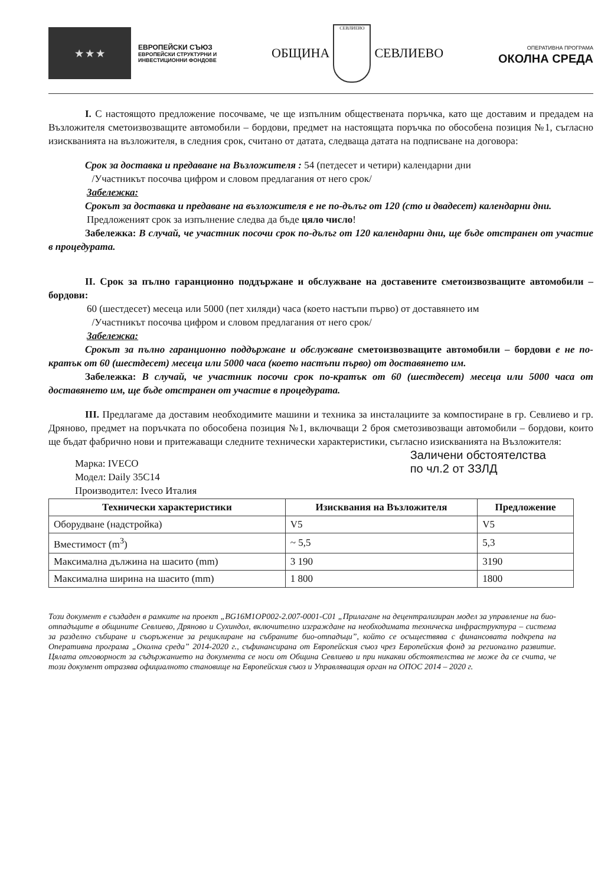★ ★ ★
ЕВРОПЕЙСКИ СЪЮЗ
ЕВРОПЕЙСКИ СТРУКТУРНИ И
ИНВЕСТИЦИОННИ ФОНДОВЕ
ОБЩИНА
СЕВЛИЕВО
СЕВЛИЕВО
ОПЕРАТИВНА ПРОГРАМА
ОКОЛНА СРЕДА
I. С настоящото предложение посочваме, че ще изпълним обществената поръчка, като ще доставим и предадем на Възложителя сметоизвозващите автомобили – бордови, предмет на настоящата поръчка по обособена позиция №1, съгласно изискванията на възложителя, в следния срок, считано от датата, следваща датата на подписване на договора:
Срок за доставка и предаване на Възложителя : 54 (петдесет и четири) календарни дни
/Участникът посочва цифром и словом предлагания от него срок/
Забележка:
Срокът за доставка и предаване на възложителя е не по-дълъг от 120 (сто и двадесет) календарни дни.
Предложеният срок за изпълнение следва да бъде цяло число!
Забележка: В случай, че участник посочи срок по-дълъг от 120 календарни дни, ще бъде отстранен от участие в процедурата.
II. Срок за пълно гаранционно поддържане и обслужване на доставените сметоизвозващите автомобили – бордови:
60 (шестдесет) месеца или 5000 (пет хиляди) часа (което настъпи първо) от доставянето им
/Участникът посочва цифром и словом предлагания от него срок/
Забележка:
Срокът за пълно гаранционно поддържане и обслужване сметоизвозващите автомобили – бордови е не по-кратък от 60 (шестдесет) месеца или 5000 часа (което настъпи първо) от доставянето им.
Забележка: В случай, че участник посочи срок по-кратък от 60 (шестдесет) месеца или 5000 часа от доставянето им, ще бъде отстранен от участие в процедурата.
III. Предлагаме да доставим необходимите машини и техника за инсталациите за компостиране в гр. Севлиево и гр. Дряново, предмет на поръчката по обособена позиция №1, включващи 2 броя сметозивозващи автомобили – бордови, които ще бъдат фабрично нови и притежаващи следните технически характеристики, съгласно изискванията на Възложителя:
Марка: IVECO
Модел: Daily 35C14
Производител: Iveco Италия
Заличени обстоятелства
по чл.2 от ЗЗЛД
| Технически характеристики | Изисквания на Възложителя | Предложение |
| --- | --- | --- |
| Оборудване (надстройка) | V5 | V5 |
| Вместимост (m<sup>3</sup>) | ~ 5,5 | 5,3 |
| Максимална дължина на шасито (mm) | 3 190 | 3190 |
| Максимална ширина на шасито (mm) | 1 800 | 1800 |
Този документ е създаден в рамките на проект „BG16M1OP002-2.007-0001-C01 „Прилагане на децентрализиран модел за управление на био-отпадъците в общините Севлиево, Дряново и Сухиндол, включително изграждане на необходимата техническа инфраструктура – система за разделно събиране и съоръжение за рециклиране на събраните био-отпадъци”, който се осъществява с финансовата подкрепа на Оперативна програма „Околна среда” 2014-2020 г., съфинансирана от Европейския съюз чрез Европейския фонд за регионално развитие. Цялата отговорност за съдържанието на документа се носи от Община Севлиево и при никакви обстоятелства не може да се счита, че този документ отразява официалното становище на Европейския съюз и Управляващия орган на ОПОС 2014 – 2020 г.